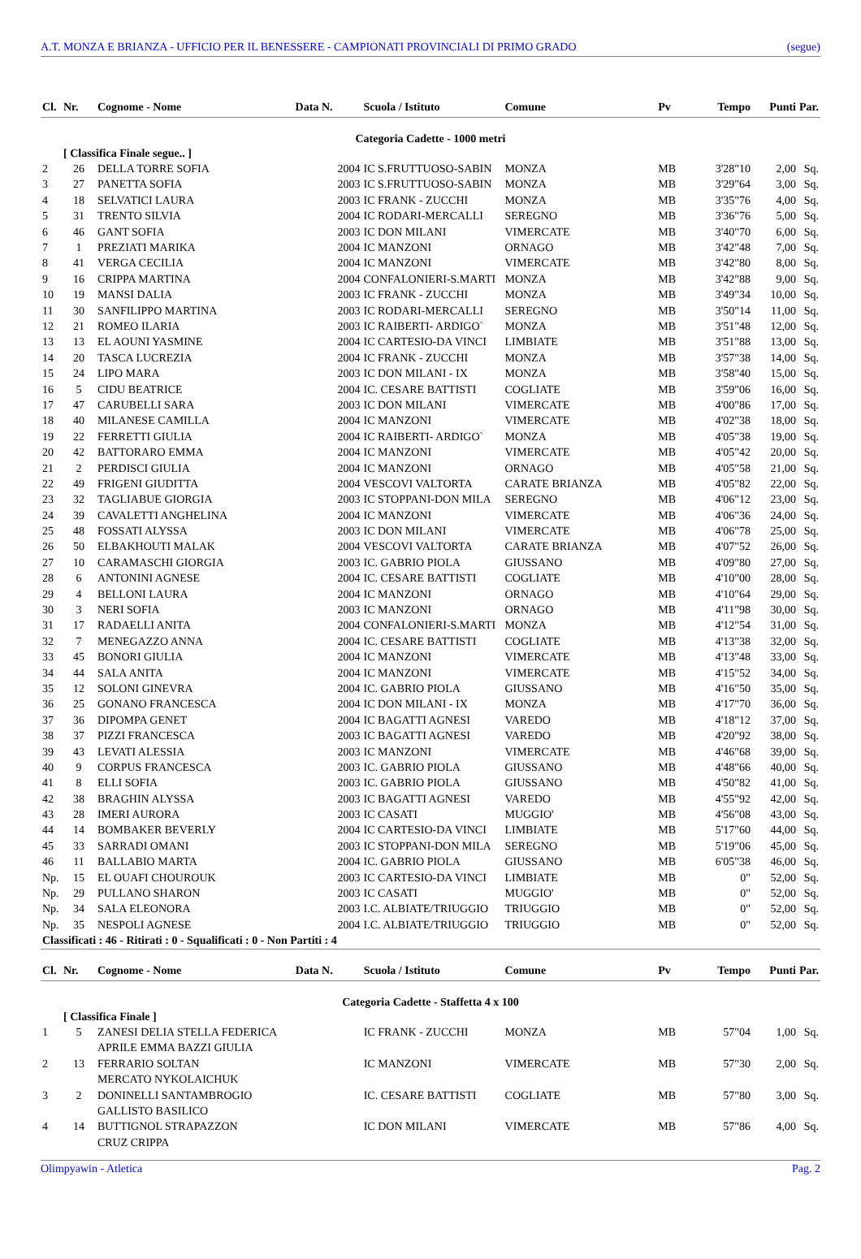A.T. MONZA E BRIANZA - UFFICIO PER IL BENESSERE - CAMPIONATI PROVINCIALI DI PRIMO GRADO (segue)
| Cl. | Nr. | Cognome - Nome | Data N. | Scuola / Istituto | Comune | Pv | Tempo | Punti | Par. |
| --- | --- | --- | --- | --- | --- | --- | --- | --- | --- |
| Categoria Cadette - 1000 metri | | | | | | | | | |
| | [ Classifica Finale segue.. ] | | | | | | | | |
| 2 | 26 | DELLA TORRE SOFIA | 2004 | IC S.FRUTTUOSO-SABIN | MONZA | MB | 3'28"10 | 2,00 | Sq. |
| 3 | 27 | PANETTA SOFIA | 2003 | IC S.FRUTTUOSO-SABIN | MONZA | MB | 3'29"64 | 3,00 | Sq. |
| 4 | 18 | SELVATICI LAURA | 2003 | IC FRANK - ZUCCHI | MONZA | MB | 3'35"76 | 4,00 | Sq. |
| 5 | 31 | TRENTO SILVIA | 2004 | IC RODARI-MERCALLI | SEREGNO | MB | 3'36"76 | 5,00 | Sq. |
| 6 | 46 | GANT SOFIA | 2003 | IC DON MILANI | VIMERCATE | MB | 3'40"70 | 6,00 | Sq. |
| 7 | 1 | PREZIATI MARIKA | 2004 | IC MANZONI | ORNAGO | MB | 3'42"48 | 7,00 | Sq. |
| 8 | 41 | VERGA CECILIA | 2004 | IC MANZONI | VIMERCATE | MB | 3'42"80 | 8,00 | Sq. |
| 9 | 16 | CRIPPA MARTINA | 2004 | CONFALONIERI-S.MARTI | MONZA | MB | 3'42"88 | 9,00 | Sq. |
| 10 | 19 | MANSI DALIA | 2003 | IC FRANK - ZUCCHI | MONZA | MB | 3'49"34 | 10,00 | Sq. |
| 11 | 30 | SANFILIPPO MARTINA | 2003 | IC RODARI-MERCALLI | SEREGNO | MB | 3'50"14 | 11,00 | Sq. |
| 12 | 21 | ROMEO ILARIA | 2003 | IC RAIBERTI- ARDIGO` | MONZA | MB | 3'51"48 | 12,00 | Sq. |
| 13 | 13 | EL AOUNI YASMINE | 2004 | IC CARTESIO-DA VINCI | LIMBIATE | MB | 3'51"88 | 13,00 | Sq. |
| 14 | 20 | TASCA LUCREZIA | 2004 | IC FRANK - ZUCCHI | MONZA | MB | 3'57"38 | 14,00 | Sq. |
| 15 | 24 | LIPO MARA | 2003 | IC DON MILANI - IX | MONZA | MB | 3'58"40 | 15,00 | Sq. |
| 16 | 5 | CIDU BEATRICE | 2004 | IC. CESARE BATTISTI | COGLIATE | MB | 3'59"06 | 16,00 | Sq. |
| 17 | 47 | CARUBELLI SARA | 2003 | IC DON MILANI | VIMERCATE | MB | 4'00"86 | 17,00 | Sq. |
| 18 | 40 | MILANESE CAMILLA | 2004 | IC MANZONI | VIMERCATE | MB | 4'02"38 | 18,00 | Sq. |
| 19 | 22 | FERRETTI GIULIA | 2004 | IC RAIBERTI- ARDIGO` | MONZA | MB | 4'05"38 | 19,00 | Sq. |
| 20 | 42 | BATTORARO EMMA | 2004 | IC MANZONI | VIMERCATE | MB | 4'05"42 | 20,00 | Sq. |
| 21 | 2 | PERDISCI GIULIA | 2004 | IC MANZONI | ORNAGO | MB | 4'05"58 | 21,00 | Sq. |
| 22 | 49 | FRIGENI GIUDITTA | 2004 | VESCOVI VALTORTA | CARATE BRIANZA | MB | 4'05"82 | 22,00 | Sq. |
| 23 | 32 | TAGLIABUE GIORGIA | 2003 | IC STOPPANI-DON MILA | SEREGNO | MB | 4'06"12 | 23,00 | Sq. |
| 24 | 39 | CAVALETTI ANGHELINA | 2004 | IC MANZONI | VIMERCATE | MB | 4'06"36 | 24,00 | Sq. |
| 25 | 48 | FOSSATI ALYSSA | 2003 | IC DON MILANI | VIMERCATE | MB | 4'06"78 | 25,00 | Sq. |
| 26 | 50 | ELBAKHOUTI MALAK | 2004 | VESCOVI VALTORTA | CARATE BRIANZA | MB | 4'07"52 | 26,00 | Sq. |
| 27 | 10 | CARAMASCHI GIORGIA | 2003 | IC. GABRIO PIOLA | GIUSSANO | MB | 4'09"80 | 27,00 | Sq. |
| 28 | 6 | ANTONINI AGNESE | 2004 | IC. CESARE BATTISTI | COGLIATE | MB | 4'10"00 | 28,00 | Sq. |
| 29 | 4 | BELLONI LAURA | 2004 | IC MANZONI | ORNAGO | MB | 4'10"64 | 29,00 | Sq. |
| 30 | 3 | NERI SOFIA | 2003 | IC MANZONI | ORNAGO | MB | 4'11"98 | 30,00 | Sq. |
| 31 | 17 | RADAELLI ANITA | 2004 | CONFALONIERI-S.MARTI | MONZA | MB | 4'12"54 | 31,00 | Sq. |
| 32 | 7 | MENEGAZZO ANNA | 2004 | IC. CESARE BATTISTI | COGLIATE | MB | 4'13"38 | 32,00 | Sq. |
| 33 | 45 | BONORI GIULIA | 2004 | IC MANZONI | VIMERCATE | MB | 4'13"48 | 33,00 | Sq. |
| 34 | 44 | SALA ANITA | 2004 | IC MANZONI | VIMERCATE | MB | 4'15"52 | 34,00 | Sq. |
| 35 | 12 | SOLONI GINEVRA | 2004 | IC. GABRIO PIOLA | GIUSSANO | MB | 4'16"50 | 35,00 | Sq. |
| 36 | 25 | GONANO FRANCESCA | 2004 | IC DON MILANI - IX | MONZA | MB | 4'17"70 | 36,00 | Sq. |
| 37 | 36 | DIPOMPA GENET | 2004 | IC BAGATTI AGNESI | VAREDO | MB | 4'18"12 | 37,00 | Sq. |
| 38 | 37 | PIZZI FRANCESCA | 2003 | IC BAGATTI AGNESI | VAREDO | MB | 4'20"92 | 38,00 | Sq. |
| 39 | 43 | LEVATI ALESSIA | 2003 | IC MANZONI | VIMERCATE | MB | 4'46"68 | 39,00 | Sq. |
| 40 | 9 | CORPUS FRANCESCA | 2003 | IC. GABRIO PIOLA | GIUSSANO | MB | 4'48"66 | 40,00 | Sq. |
| 41 | 8 | ELLI SOFIA | 2003 | IC. GABRIO PIOLA | GIUSSANO | MB | 4'50"82 | 41,00 | Sq. |
| 42 | 38 | BRAGHIN ALYSSA | 2003 | IC BAGATTI AGNESI | VAREDO | MB | 4'55"92 | 42,00 | Sq. |
| 43 | 28 | IMERI AURORA | 2003 | IC CASATI | MUGGIO' | MB | 4'56"08 | 43,00 | Sq. |
| 44 | 14 | BOMBAKER BEVERLY | 2004 | IC CARTESIO-DA VINCI | LIMBIATE | MB | 5'17"60 | 44,00 | Sq. |
| 45 | 33 | SARRADI OMANI | 2003 | IC STOPPANI-DON MILA | SEREGNO | MB | 5'19"06 | 45,00 | Sq. |
| 46 | 11 | BALLABIO MARTA | 2004 | IC. GABRIO PIOLA | GIUSSANO | MB | 6'05"38 | 46,00 | Sq. |
| Np. | 15 | EL OUAFI CHOUROUK | 2003 | IC CARTESIO-DA VINCI | LIMBIATE | MB | 0" | 52,00 | Sq. |
| Np. | 29 | PULLANO SHARON | 2003 | IC CASATI | MUGGIO' | MB | 0" | 52,00 | Sq. |
| Np. | 34 | SALA ELEONORA | 2003 | I.C. ALBIATE/TRIUGGIO | TRIUGGIO | MB | 0" | 52,00 | Sq. |
| Np. | 35 | NESPOLI AGNESE | 2004 | I.C. ALBIATE/TRIUGGIO | TRIUGGIO | MB | 0" | 52,00 | Sq. |
| Classificati : 46 - Ritirati : 0 - Squalificati : 0 - Non Partiti : 4 | | | | | | | | | |
| Cl. | Nr. | Cognome - Nome | Data N. | Scuola / Istituto | Comune | Pv | Tempo | Punti | Par. |
| --- | --- | --- | --- | --- | --- | --- | --- | --- | --- |
| Categoria Cadette - Staffetta 4 x 100 | | | | | | | | | |
| | [ Classifica Finale ] | | | | | | | | |
| 1 | 5 | ZANESI DELIA STELLA FEDERICA | | IC FRANK - ZUCCHI | MONZA | MB | 57"04 | 1,00 | Sq. |
| | | APRILE EMMA BAZZI GIULIA | | | | | | | |
| 2 | 13 | FERRARIO SOLTAN | | IC MANZONI | VIMERCATE | MB | 57"30 | 2,00 | Sq. |
| | | MERCATO NYKOLAICHUK | | | | | | | |
| 3 | 2 | DONINELLI SANTAMBROGIO | | IC. CESARE BATTISTI | COGLIATE | MB | 57"80 | 3,00 | Sq. |
| | | GALLISTO BASILICO | | | | | | | |
| 4 | 14 | BUTTIGNOL STRAPAZZON | | IC DON MILANI | VIMERCATE | MB | 57"86 | 4,00 | Sq. |
| | | CRUZ CRIPPA | | | | | | | |
Olimpyawin - Atletica Pag. 2